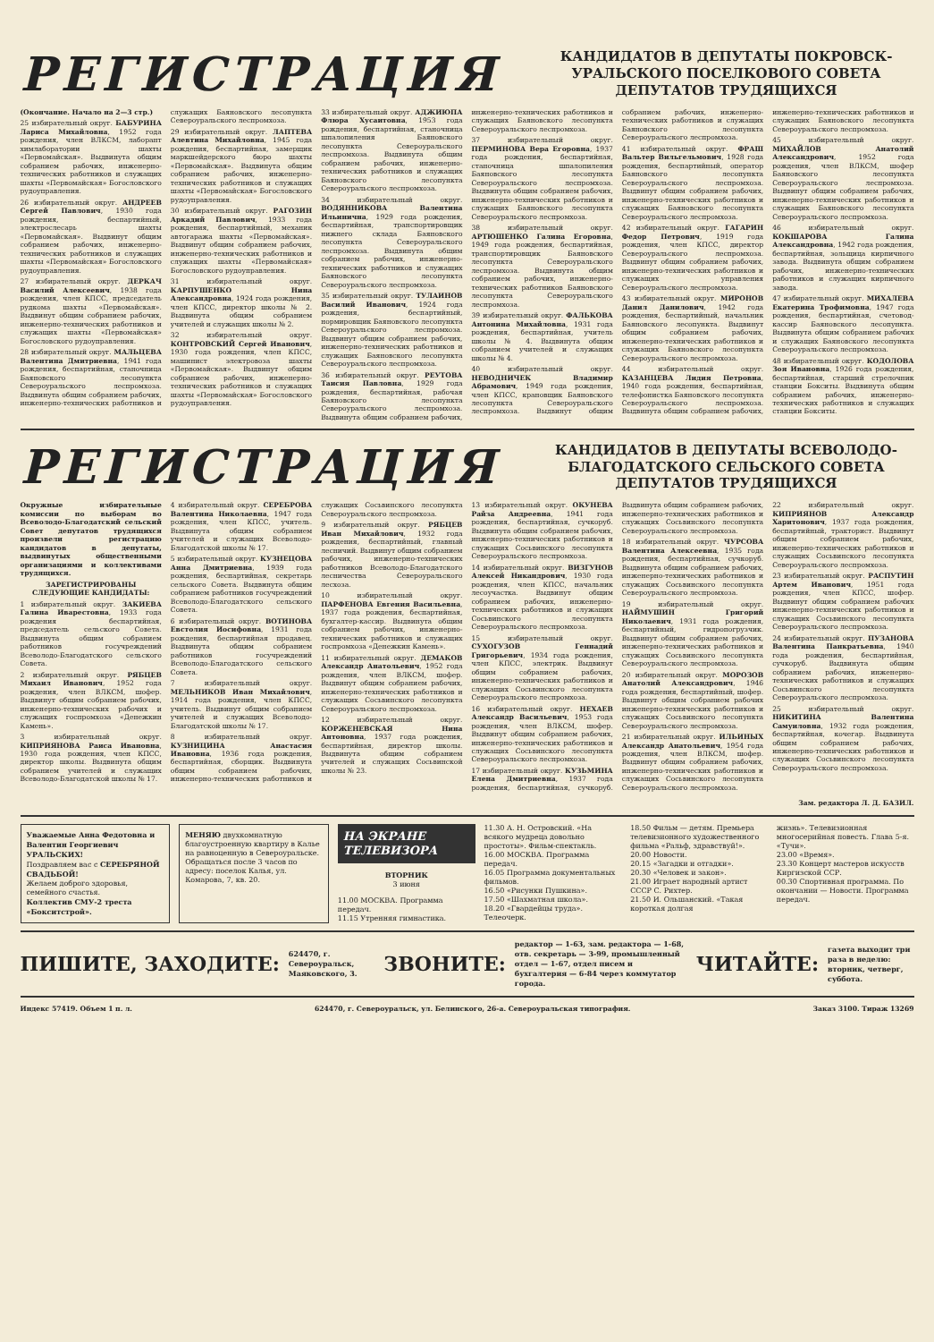РЕГИСТРАЦИЯ
КАНДИДАТОВ В ДЕПУТАТЫ ПОКРОВСК-УРАЛЬСКОГО ПОСЕЛКОВОГО СОВЕТА ДЕПУТАТОВ ТРУДЯЩИХСЯ
(Окончание. Начало на 2—3 стр.)
25 избирательный округ. БАБУРИНА Лариса Михайловна, 1952 года рождения, член ВЛКСМ, лаборант химлаборатории шахты «Первомайская». Выдвинута общим собранием рабочих, инженерно-технических работников и служащих шахты «Первомайская» Богословского рудоуправления.
26 избирательный округ. АНДРЕЕВ Сергей Павлович, 1930 года рождения, беспартийный, электрослесарь шахты «Первомайская». Выдвинут общим собранием рабочих, инженерно-технических работников и служащих шахты «Первомайская» Богословского рудоуправления.
27 избирательный округ. ДЕРКАЧ Василий Алексеевич, 1938 года рождения, член КПСС, председатель рудкома шахты «Первомайская». Выдвинут общим собранием рабочих, инженерно-технических работников и служащих шахты «Первомайская» Богословского рудоуправления.
28 избирательный округ. МАЛЬЦЕВА Валентина Дмитриевна, 1941 года рождения, беспартийная, станочница Баяновского лесопункта Североуральского леспромхоза. Выдвинута общим собранием рабочих, инженерно-технических работников и служащих Баяновского лесопункта Североуральского леспромхоза.
29 избирательный округ. ЛАПТЕВА Алевтина Михайловна, 1945 года рождения, беспартийная, замерщик маркшейдерского бюро шахты «Первомайская». Выдвинута общим собранием рабочих, инженерно-технических работников и служащих шахты «Первомайская» Богословского рудоуправления.
30 избирательный округ. РАГОЗИН Аркадий Павлович, 1933 года рождения, беспартийный, механик автогаража шахты «Первомайская». Выдвинут общим собранием рабочих, инженерно-технических работников и служащих шахты «Первомайская» Богословского рудоуправления.
31 избирательный округ. КАРПУШЕНКО Нина Александровна, 1924 года рождения, член КПСС, директор школы № 2. Выдвинута общим собранием учителей и служащих школы № 2.
32 избирательный округ. КОНТРОВСКИЙ Сергей Иванович, 1930 года рождения, член КПСС, машинист электровоза шахты «Первомайская». Выдвинут общим собранием рабочих, инженерно-технических работников и служащих шахты «Первомайская» Богословского рудоуправления.
33 избирательный округ. АДЖИЮПА Флюра Хусаитовна, 1953 года рождения, беспартийная, станочница шпалопиления Баяновского лесопункта Североуральского леспромхоза. Выдвинута общим собранием рабочих, инженерно-технических работников и служащих Баяновского лесопункта Североуральского леспромхоза.
34 избирательный округ. ВОДЯННИКОВА Валентина Ильинична, 1929 года рождения, беспартийная, транспортировщик нижнего склада Баяновского лесопункта Североуральского леспромхоза. Выдвинута общим собранием рабочих, инженерно-технических работников и служащих Баяновского лесопункта Североуральского леспромхоза.
35 избирательный округ. ТУЛАИНОВ Василий Иванович, 1924 года рождения, беспартийный, нормировщик Баяновского лесопункта Североуральского леспромхоза. Выдвинут общим собранием рабочих, инженерно-технических работников и служащих Баяновского лесопункта Североуральского леспромхоза.
36 избирательный округ. РЕУТОВА Таисия Павловна, 1929 года рождения, беспартийная, рабочая Баяновского лесопункта Североуральского леспромхоза. Выдвинута общим собранием рабочих, инженерно-технических работников и служащих Баяновского лесопункта Североуральского леспромхоза.
37 избирательный округ. ПЕРМИНОВА Вера Егоровна, 1937 года рождения, беспартийная, станочница шпалопиления Баяновского лесопункта Североуральского леспромхоза. Выдвинута общим собранием рабочих, инженерно-технических работников и служащих Баяновского лесопункта Североуральского леспромхоза.
38 избирательный округ. АРТЮШЕНКО Галина Егоровна, 1949 года рождения, беспартийная, транспортировщик Баяновского лесопункта Североуральского леспромхоза. Выдвинута общим собранием рабочих, инженерно-технических работников Баяновского лесопункта Североуральского леспромхоза.
39 избирательный округ. ФАЛЬКОВА Антонина Михайловна, 1931 года рождения, беспартийная, учитель школы № 4. Выдвинута общим собранием учителей и служащих школы № 4.
40 избирательный округ. НЕВОДНИЧЕК Владимир Абрамович, 1949 года рождения, член КПСС, крановщик Баяновского лесопункта Североуральского леспромхоза. Выдвинут общим собранием рабочих, инженерно-технических работников и служащих Баяновского лесопункта Североуральского леспромхоза.
41 избирательный округ. ФРАШ Вальтер Вильгельмович, 1928 года рождения, беспартийный, оператор Баяновского лесопункта Североуральского леспромхоза. Выдвинут общим собранием рабочих, инженерно-технических работников и служащих Баяновского лесопункта Североуральского леспромхоза.
42 избирательный округ. ГАГАРИН Федор Петрович, 1919 года рождения, член КПСС, директор Североуральского леспромхоза. Выдвинут общим собранием рабочих, инженерно-технических работников и служащих управления Североуральского леспромхоза.
43 избирательный округ. МИРОНОВ Данил Данилович, 1942 года рождения, беспартийный, начальник Баяновского лесопункта. Выдвинут общим собранием рабочих, инженерно-технических работников и служащих Баяновского лесопункта Североуральского леспромхоза.
44 избирательный округ. КАЗАНЦЕВА Лидия Петровна, 1940 года рождения, беспартийная, телефонистка Баяновского лесопункта Североуральского леспромхоза. Выдвинута общим собранием рабочих, инженерно-технических работников и служащих Баяновского лесопункта Североуральского леспромхоза.
45 избирательный округ. МИХАЙЛОВ Анатолий Александрович, 1952 года рождения, член ВЛКСМ, шофер Баяновского лесопункта Североуральского леспромхоза. Выдвинут общим собранием рабочих, инженерно-технических работников и служащих Баяновского лесопункта Североуральского леспромхоза.
46 избирательный округ. КОКШАРОВА Галина Александровна, 1942 года рождения, беспартийная, зольщица кирпичного завода. Выдвинута общим собранием рабочих, инженерно-технических работников и служащих кирпичного завода.
47 избирательный округ. МИХАЛЕВА Екатерина Трофимовна, 1947 года рождения, беспартийная, счетовод-кассир Баяновского лесопункта. Выдвинута общим собранием рабочих и служащих Баяновского лесопункта Североуральского леспромхоза.
48 избирательный округ. КОДОЛОВА Зоя Ивановна, 1926 года рождения, беспартийная, старший стрелочник станции Бокситы. Выдвинута общим собранием рабочих, инженерно-технических работников и служащих станции Бокситы.
РЕГИСТРАЦИЯ
КАНДИДАТОВ В ДЕПУТАТЫ ВСЕВОЛОДО-БЛАГОДАТСКОГО СЕЛЬСКОГО СОВЕТА ДЕПУТАТОВ ТРУДЯЩИХСЯ
Окружные избирательные комиссии по выборам во Всеволодо-Благодатский сельский Совет депутатов трудящихся произвели регистрацию кандидатов в депутаты, выдвинутых общественными организациями и коллективами трудящихся.
ЗАРЕГИСТРИРОВАНЫ СЛЕДУЮЩИЕ КАНДИДАТЫ:
1 избирательный округ. ЗАКИЕВА Галина Иварестовна, 1933 года рождения беспартийная, председатель сельского Совета. Выдвинута общим собранием работников госучреждений Всеволодо-Благодатского сельского Совета.
2 избирательный округ. РЯБЦЕВ Михаил Иванович, 1952 года рождения, член ВЛКСМ, шофер. Выдвинут общим собранием рабочих, инженерно-технических рабочих и служащих госпромхоза «Денежкин Камень».
3 избирательный округ. КИПРИЯНОВА Раиса Ивановна, 1930 года рождения, член КПСС, директор школы. Выдвинута общим собранием учителей и служащих Всеволодо-Благодатской школы № 17.
4 избирательный округ. СЕРЕБРОВА Валентина Николаевна, 1947 года рождения, член КПСС, учитель. Выдвинута общим собранием учителей и служащих Всеволодо-Благодатской школы № 17.
5 избирательный округ. КУЗНЕЦОВА Анна Дмитриевна, 1939 года рождения, беспартийная, секретарь сельского Совета. Выдвинута общим собранием работников госучреждений Всеволодо-Благодатского сельского Совета.
6 избирательный округ. ВОТИНОВА Евстолия Иосифовна, 1931 года рождения, беспартийная продавец. Выдвинута общим собранием работников госучреждений Всеволодо-Благодатского сельского Совета.
7 избирательный округ. МЕЛЬНИКОВ Иван Михайлович, 1914 года рождения, член КПСС, учитель. Выдвинут общим собранием учителей и служащих Всеволодо-Благодатской школы № 17.
8 избирательный округ. КУЗНИЦИНА Анастасия Ивановна, 1936 года рождения, беспартийная, сборщик. Выдвинута общим собранием рабочих, инженерно-технических работников и служащих Сосьвинского лесопункта Североуральского леспромхоза.
9 избирательный округ. РЯБЦЕВ Иван Михайлович, 1932 года рождения, беспартийный, главный лесничий. Выдвинут общим собранием рабочих, инженерно-технических работников Всеволодо-Благодатского лесничества Североуральского лесхоза.
10 избирательный округ. ПАРФЕНОВА Евгения Васильевна, 1937 года рождения, беспартийная, бухгалтер-кассир. Выдвинута общим собранием рабочих, инженерно-технических работников и служащих госпромхоза «Денежкин Камень».
11 избирательный округ. ДЕМАКОВ Александр Анатольевич, 1952 года рождения, член ВЛКСМ, шофер. Выдвинут общим собранием рабочих, инженерно-технических работников и служащих Сосьвинского лесопункта Североуральского леспромхоза.
12 избирательный округ. КОРЖЕНЕВСКАЯ Нина Антоновна, 1937 года рождения, беспартийная, директор школы. Выдвинута общим собранием учителей и служащих Сосьвинской школы № 23.
13 избирательный округ. ОКУНЕВА Райза Андреевна, 1941 года рождения, беспартийная, сучкоруб. Выдвинута общим собранием рабочих, инженерно-технических работников и служащих Сосьвинского лесопункта Североуральского леспромхоза.
14 избирательный округ. ВИЗГУНОВ Алексей Никандрович, 1930 года рождения, член КПСС, начальник лесоучастка. Выдвинут общим собранием рабочих, инженерно-технических работников и служащих Сосьвинского лесопункта Североуральского леспромхоза.
15 избирательный округ. СУХОГУЗОВ Геннадий Григорьевич, 1934 года рождения, член КПСС, электрик. Выдвинут общим собранием рабочих, инженерно-технических работников и служащих Сосьвинского лесопункта Североуральского леспромхоза.
16 избирательный округ. НЕХАЕВ Александр Васильевич, 1953 года рождения, член ВЛКСМ, шофер. Выдвинут общим собранием рабочих, инженерно-технических работников и служащих Сосьвинского лесопункта Североуральского леспромхоза.
17 избирательный округ. КУЗЬМИНА Елена Дмитриевна, 1937 года рождения, беспартийная, сучкоруб. Выдвинута общим собранием рабочих, инженерно-технических работников и служащих Сосьвинского лесопункта Североуральского леспромхоза.
18 избирательный округ. ЧУРСОВА Валентина Алексеевна, 1935 года рождения, беспартийная, сучкоруб. Выдвинута общим собранием рабочих, инженерно-технических работников и служащих Сосьвинского лесопункта Североуральского леспромхоза.
19 избирательный округ. НАЙМУШИН Григорий Николаевич, 1931 года рождения, беспартийный, гидропогрузчик. Выдвинут общим собранием рабочих, инженерно-технических работников и служащих Сосьвинского лесопункта Североуральского леспромхоза.
20 избирательный округ. МОРОЗОВ Анатолий Александрович, 1946 года рождения, беспартийный, шофер. Выдвинут общим собранием рабочих инженерно-технических работников и служащих Сосьвинского лесопункта Североуральского леспромхоза.
21 избирательный округ. ИЛЬИНЫХ Александр Анатольевич, 1954 года рождения, член ВЛКСМ, шофер. Выдвинут общим собранием рабочих, инженерно-технических работников и служащих Сосьвинского лесопункта Североуральского леспромхоза.
22 избирательный округ. КИПРИЯНОВ Александр Харитонович, 1937 года рождения, беспартийный, тракторист. Выдвинут общим собранием рабочих, инженерно-технических работников и служащих Сосьвинского лесопункта Североуральского леспромхоза.
23 избирательный округ. РАСПУТИН Артем Иванович, 1951 года рождения, член КПСС, шофер. Выдвинут общим собранием рабочих инженерно-технических работников и служащих Сосьвинского лесопункта Североуральского леспромхоза.
24 избирательный округ. ПУЗАНОВА Валентина Панкратьевна, 1940 года рождения, беспартийная, сучкоруб. Выдвинута общим собранием рабочих, инженерно-технических работников и служащих Сосьвинского лесопункта Североуральского леспромхоза.
25 избирательный округ. НИКИТИНА Валентина Самуиловна, 1932 года рождения, беспартийная, кочегар. Выдвинута общим собранием рабочих, инженерно-технических работников и служащих Сосьвинского лесопункта Североуральского леспромхоза.
Зам. редактора Л. Д. БАЗИЛ.
Уважаемые Анна Федотовна и Валентин Георгиевич УРАЛЬСКИХ!
Поздравляем вас с СЕРЕБРЯНОЙ СВАДЬБОЙ!
Желаем доброго здоровья, семейного счастья.
Коллектив СМУ-2 треста «Бокситстрой».
МЕНЯЮ двухкомнатную благоустроенную квартиру в Калье на равноценную в Североуральске. Обращаться после 3 часов по адресу: поселок Калья, ул. Комарова, 7, кв. 20.
НА ЭКРАНЕ ТЕЛЕВИЗОРА
ВТОРНИК
3 июня
11.00 МОСКВА. Программа передач.
11.15 Утренняя гимнастика.
11.30 А. Н. Островский. «На всякого мудреца довольно простоты». Фильм-спектакль.
16.00 МОСКВА. Программа передач.
16.05 Программа документальных фильмов.
16.50 «Рисунки Пушкина».
17.50 «Шахматная школа».
18.20 «Гвардейцы труда». Телеочерк.
18.50 Фильм — детям. Премьера телевизионного художественного фильма «Ральф, здравствуй!».
20.00 Новости.
20.15 «Загадки и отгадки».
20.30 «Человек и закон».
21.00 Играет народный артист СССР С. Рихтер.
21.50 И. Ольшанский. «Такая короткая долгая
жизнь». Телевизионная многосерийная повесть. Глава 5-я. «Тучи».
23.00 «Время».
23.30 Концерт мастеров искусств Киргизской ССР.
00.30 Спортивная программа. По окончании — Новости. Программа передач.
ПИШИТЕ, ЗАХОДИТЕ:
624470, г. Североуральск, Маяковского, 3.
ЗВОНИТЕ:
редактор — 1-63, зам. редактора — 1-68, отв. секретарь — 3-99, промышленный отдел — 1-67, отдел писем и бухгалтерия — 6-84 через коммутатор города.
ЧИТАЙТЕ:
газета выходит три раза в неделю: вторник, четверг, суббота.
Индекс 57419. Объем 1 п. л. 624470, г. Североуральск, ул. Белинского, 26-а. Североуральская типография. Заказ 3100. Тираж 13269